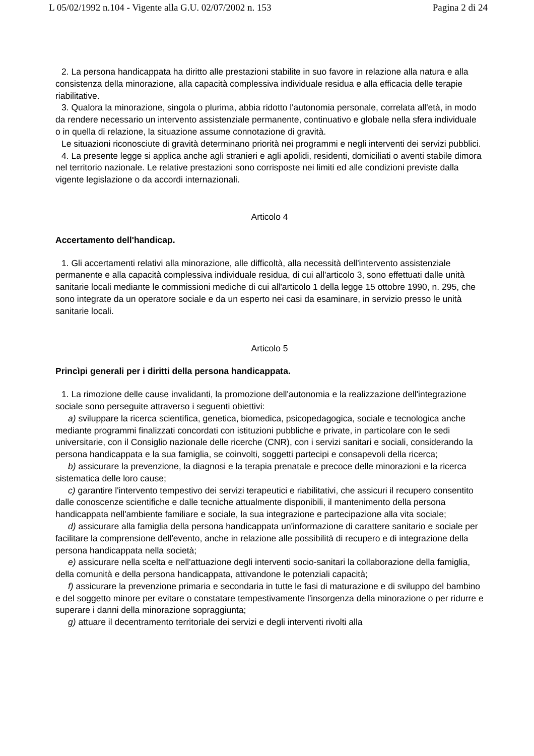L 05/02/1992 n.104 - Vigente alla G.U. 02/07/2002 n. 153 Pagina 2 di 24
2. La persona handicappata ha diritto alle prestazioni stabilite in suo favore in relazione alla natura e alla consistenza della minorazione, alla capacità complessiva individuale residua e alla efficacia delle terapie riabilitative.
3. Qualora la minorazione, singola o plurima, abbia ridotto l'autonomia personale, correlata all'età, in modo da rendere necessario un intervento assistenziale permanente, continuativo e globale nella sfera individuale o in quella di relazione, la situazione assume connotazione di gravità.
Le situazioni riconosciute di gravità determinano priorità nei programmi e negli interventi dei servizi pubblici.
4. La presente legge si applica anche agli stranieri e agli apolidi, residenti, domiciliati o aventi stabile dimora nel territorio nazionale. Le relative prestazioni sono corrisposte nei limiti ed alle condizioni previste dalla vigente legislazione o da accordi internazionali.
Articolo 4
Accertamento dell'handicap.
1. Gli accertamenti relativi alla minorazione, alle difficoltà, alla necessità dell'intervento assistenziale permanente e alla capacità complessiva individuale residua, di cui all'articolo 3, sono effettuati dalle unità sanitarie locali mediante le commissioni mediche di cui all'articolo 1 della legge 15 ottobre 1990, n. 295, che sono integrate da un operatore sociale e da un esperto nei casi da esaminare, in servizio presso le unità sanitarie locali.
Articolo 5
Princìpi generali per i diritti della persona handicappata.
1. La rimozione delle cause invalidanti, la promozione dell'autonomia e la realizzazione dell'integrazione sociale sono perseguite attraverso i seguenti obiettivi:
a) sviluppare la ricerca scientifica, genetica, biomedica, psicopedagogica, sociale e tecnologica anche mediante programmi finalizzati concordati con istituzioni pubbliche e private, in particolare con le sedi universitarie, con il Consiglio nazionale delle ricerche (CNR), con i servizi sanitari e sociali, considerando la persona handicappata e la sua famiglia, se coinvolti, soggetti partecipi e consapevoli della ricerca;
b) assicurare la prevenzione, la diagnosi e la terapia prenatale e precoce delle minorazioni e la ricerca sistematica delle loro cause;
c) garantire l'intervento tempestivo dei servizi terapeutici e riabilitativi, che assicuri il recupero consentito dalle conoscenze scientifiche e dalle tecniche attualmente disponibili, il mantenimento della persona handicappata nell'ambiente familiare e sociale, la sua integrazione e partecipazione alla vita sociale;
d) assicurare alla famiglia della persona handicappata un'informazione di carattere sanitario e sociale per facilitare la comprensione dell'evento, anche in relazione alle possibilità di recupero e di integrazione della persona handicappata nella società;
e) assicurare nella scelta e nell'attuazione degli interventi socio-sanitari la collaborazione della famiglia, della comunità e della persona handicappata, attivandone le potenziali capacità;
f) assicurare la prevenzione primaria e secondaria in tutte le fasi di maturazione e di sviluppo del bambino e del soggetto minore per evitare o constatare tempestivamente l'insorgenza della minorazione o per ridurre e superare i danni della minorazione sopraggiunta;
g) attuare il decentramento territoriale dei servizi e degli interventi rivolti alla